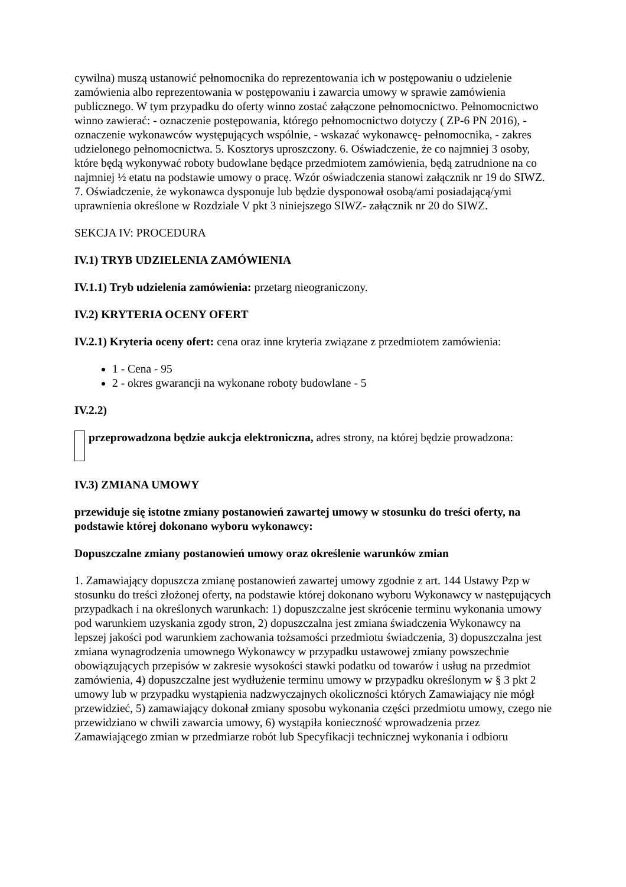cywilna) muszą ustanowić pełnomocnika do reprezentowania ich w postępowaniu o udzielenie zamówienia albo reprezentowania w postępowaniu i zawarcia umowy w sprawie zamówienia publicznego. W tym przypadku do oferty winno zostać załączone pełnomocnictwo. Pełnomocnictwo winno zawierać: - oznaczenie postępowania, którego pełnomocnictwo dotyczy ( ZP-6 PN 2016), - oznaczenie wykonawców występujących wspólnie, - wskazać wykonawcę- pełnomocnika, - zakres udzielonego pełnomocnictwa. 5. Kosztorys uproszczony. 6. Oświadczenie, że co najmniej 3 osoby, które będą wykonywać roboty budowlane będące przedmiotem zamówienia, będą zatrudnione na co najmniej ½ etatu na podstawie umowy o pracę. Wzór oświadczenia stanowi załącznik nr 19 do SIWZ. 7. Oświadczenie, że wykonawca dysponuje lub będzie dysponował osobą/ami posiadającą/ymi uprawnienia określone w Rozdziale V pkt 3 niniejszego SIWZ- załącznik nr 20 do SIWZ.
SEKCJA IV: PROCEDURA
IV.1) TRYB UDZIELENIA ZAMÓWIENIA
IV.1.1) Tryb udzielenia zamówienia: przetarg nieograniczony.
IV.2) KRYTERIA OCENY OFERT
IV.2.1) Kryteria oceny ofert: cena oraz inne kryteria związane z przedmiotem zamówienia:
1 - Cena - 95
2 - okres gwarancji na wykonane roboty budowlane - 5
IV.2.2)
przeprowadzona będzie aukcja elektroniczna, adres strony, na której będzie prowadzona:
IV.3) ZMIANA UMOWY
przewiduje się istotne zmiany postanowień zawartej umowy w stosunku do treści oferty, na podstawie której dokonano wyboru wykonawcy:
Dopuszczalne zmiany postanowień umowy oraz określenie warunków zmian
1. Zamawiający dopuszcza zmianę postanowień zawartej umowy zgodnie z art. 144 Ustawy Pzp w stosunku do treści złożonej oferty, na podstawie której dokonano wyboru Wykonawcy w następujących przypadkach i na określonych warunkach: 1) dopuszczalne jest skrócenie terminu wykonania umowy pod warunkiem uzyskania zgody stron, 2) dopuszczalna jest zmiana świadczenia Wykonawcy na lepszej jakości pod warunkiem zachowania tożsamości przedmiotu świadczenia, 3) dopuszczalna jest zmiana wynagrodzenia umownego Wykonawcy w przypadku ustawowej zmiany powszechnie obowiązujących przepisów w zakresie wysokości stawki podatku od towarów i usług na przedmiot zamówienia, 4) dopuszczalne jest wydłużenie terminu umowy w przypadku określonym w § 3 pkt 2 umowy lub w przypadku wystąpienia nadzwyczajnych okoliczności których Zamawiający nie mógł przewidzieć, 5) zamawiający dokonał zmiany sposobu wykonania części przedmiotu umowy, czego nie przewidziano w chwili zawarcia umowy, 6) wystąpiła konieczność wprowadzenia przez Zamawiającego zmian w przedmiarze robót lub Specyfikacji technicznej wykonania i odbioru